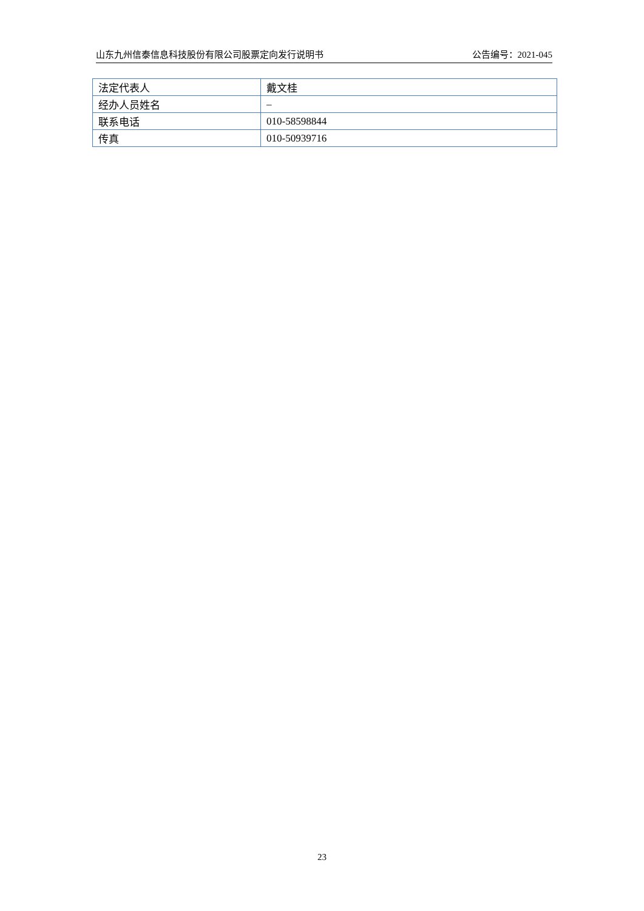山东九州信泰信息科技股份有限公司股票定向发行说明书 公告编号：2021-045
| 法定代表人 | 戴文桂 |
| 经办人员姓名 | – |
| 联系电话 | 010-58598844 |
| 传真 | 010-50939716 |
23